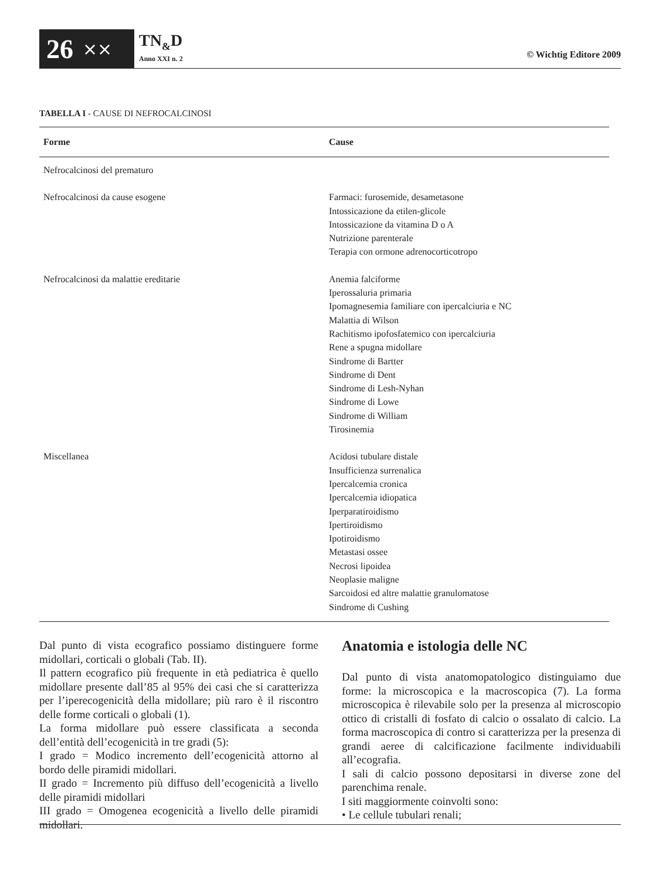26 ⨯⨯
TN<sub>&</sub>D
Anno XXI n. 2
© Wichtig Editore 2009
TABELLA I - CAUSE DI NEFROCALCINOSI
| Forme | Cause |
| --- | --- |
| Nefrocalcinosi del prematuro | |
| Nefrocalcinosi da cause esogene | Farmaci: furosemide, desametasone Intossicazione da etilen-glicole Intossicazione da vitamina D o A Nutrizione parenterale Terapia con ormone adrenocorticotropo |
| Nefrocalcinosi da malattie ereditarie | Anemia falciforme Iperossaluria primaria Ipomagnesemia familiare con ipercalciuria e NC Malattia di Wilson Rachitismo ipofosfatemico con ipercalciuria Rene a spugna midollare Sindrome di Bartter Sindrome di Dent Sindrome di Lesh-Nyhan Sindrome di Lowe Sindrome di William Tirosinemia |
| Miscellanea | Acidosi tubulare distale Insufficienza surrenalica Ipercalcemia cronica Ipercalcemia idiopatica Iperparatiroidismo Ipertiroidismo Ipotiroidismo Metastasi ossee Necrosi lipoidea Neoplasie maligne Sarcoidosi ed altre malattie granulomatose Sindrome di Cushing |
Dal punto di vista ecografico possiamo distinguere forme midollari, corticali o globali (Tab. II).
Il pattern ecografico più frequente in età pediatrica è quello midollare presente dall’85 al 95% dei casi che si caratterizza per l’iperecogenicità della midollare; più raro è il riscontro delle forme corticali o globali (1).
La forma midollare può essere classificata a seconda dell’entità dell’ecogenicità in tre gradi (5):
I grado = Modico incremento dell’ecogenicità attorno al bordo delle piramidi midollari.
II grado = Incremento più diffuso dell’ecogenicità a livello delle piramidi midollari
III grado = Omogenea ecogenicità a livello delle piramidi midollari.
Anatomia e istologia delle NC
Dal punto di vista anatomopatologico distinguiamo due forme: la microscopica e la macroscopica (7). La forma microscopica è rilevabile solo per la presenza al microscopio ottico di cristalli di fosfato di calcio o ossalato di calcio. La forma macroscopica di contro si caratterizza per la presenza di grandi aeree di calcificazione facilmente individuabili all’ecografia.
I sali di calcio possono depositarsi in diverse zone del parenchima renale.
I siti maggiormente coinvolti sono:
• Le cellule tubulari renali;